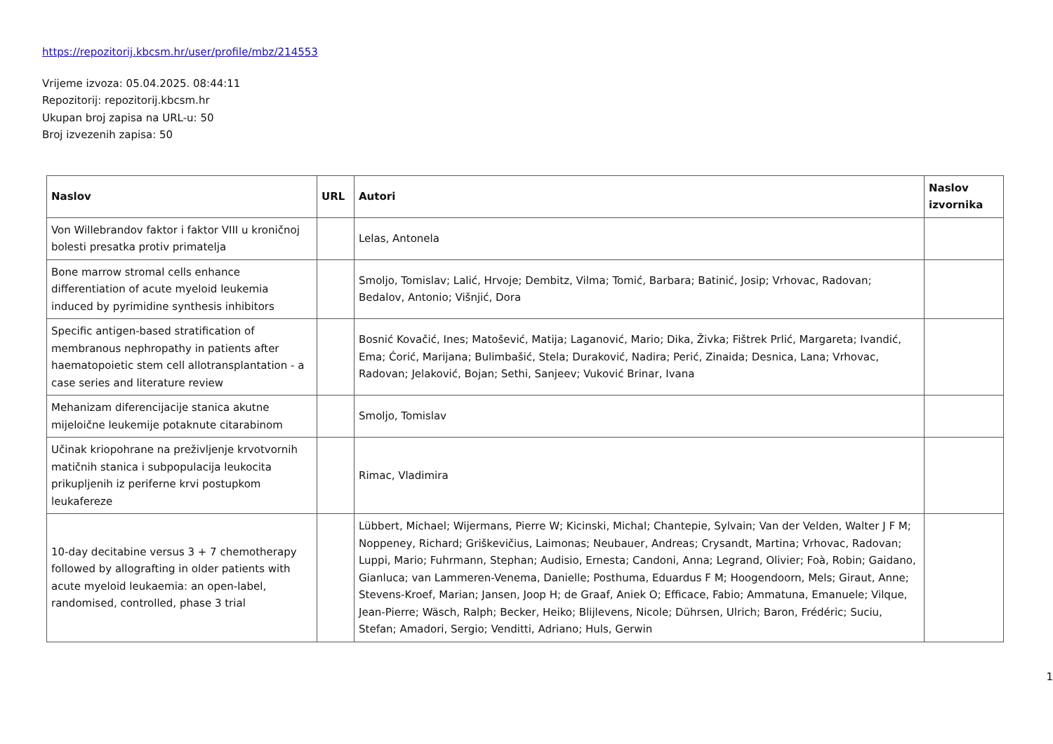https://repozitorij.kbcsm.hr/user/profile/mbz/214553
Vrijeme izvoza: 05.04.2025. 08:44:11
Repozitorij: repozitorij.kbcsm.hr
Ukupan broj zapisa na URL-u: 50
Broj izvezenih zapisa: 50
| Naslov | URL | Autori | Naslov izvornika |
| --- | --- | --- | --- |
| Von Willebrandov faktor i faktor VIII u kroničnoj bolesti presatka protiv primatelja | | Lelas, Antonela | |
| Bone marrow stromal cells enhance differentiation of acute myeloid leukemia induced by pyrimidine synthesis inhibitors | | Smoljo, Tomislav; Lalić, Hrvoje; Dembitz, Vilma; Tomić, Barbara; Batinić, Josip; Vrhovac, Radovan; Bedalov, Antonio; Višnjić, Dora | |
| Specific antigen-based stratification of membranous nephropathy in patients after haematopoietic stem cell allotransplantation - a case series and literature review | | Bosnić Kovačić, Ines; Matošević, Matija; Laganović, Mario; Dika, Živka; Fištrek Prlić, Margareta; Ivandić, Ema; Ćorić, Marijana; Bulimbašić, Stela; Duraković, Nadira; Perić, Zinaida; Desnica, Lana; Vrhovac, Radovan; Jelaković, Bojan; Sethi, Sanjeev; Vuković Brinar, Ivana | |
| Mehanizam diferencijacije stanica akutne mijeloične leukemije potaknute citarabinom | | Smoljo, Tomislav | |
| Učinak kriopohrane na preživljenje krvotvornih matičnih stanica i subpopulacija leukocita prikupljenih iz periferne krvi postupkom leukafereze | | Rimac, Vladimira | |
| 10-day decitabine versus 3 + 7 chemotherapy followed by allografting in older patients with acute myeloid leukaemia: an open-label, randomised, controlled, phase 3 trial | | Lübbert, Michael; Wijermans, Pierre W; Kicinski, Michal; Chantepie, Sylvain; Van der Velden, Walter J F M; Noppeney, Richard; Griškevičius, Laimonas; Neubauer, Andreas; Crysandt, Martina; Vrhovac, Radovan; Luppi, Mario; Fuhrmann, Stephan; Audisio, Ernesta; Candoni, Anna; Legrand, Olivier; Foà, Robin; Gaidano, Gianluca; van Lammeren-Venema, Danielle; Posthuma, Eduardus F M; Hoogendoorn, Mels; Giraut, Anne; Stevens-Kroef, Marian; Jansen, Joop H; de Graaf, Aniek O; Efficace, Fabio; Ammatuna, Emanuele; Vilque, Jean-Pierre; Wäsch, Ralph; Becker, Heiko; Blijlevens, Nicole; Dührsen, Ulrich; Baron, Frédéric; Suciu, Stefan; Amadori, Sergio; Venditti, Adriano; Huls, Gerwin | |
1